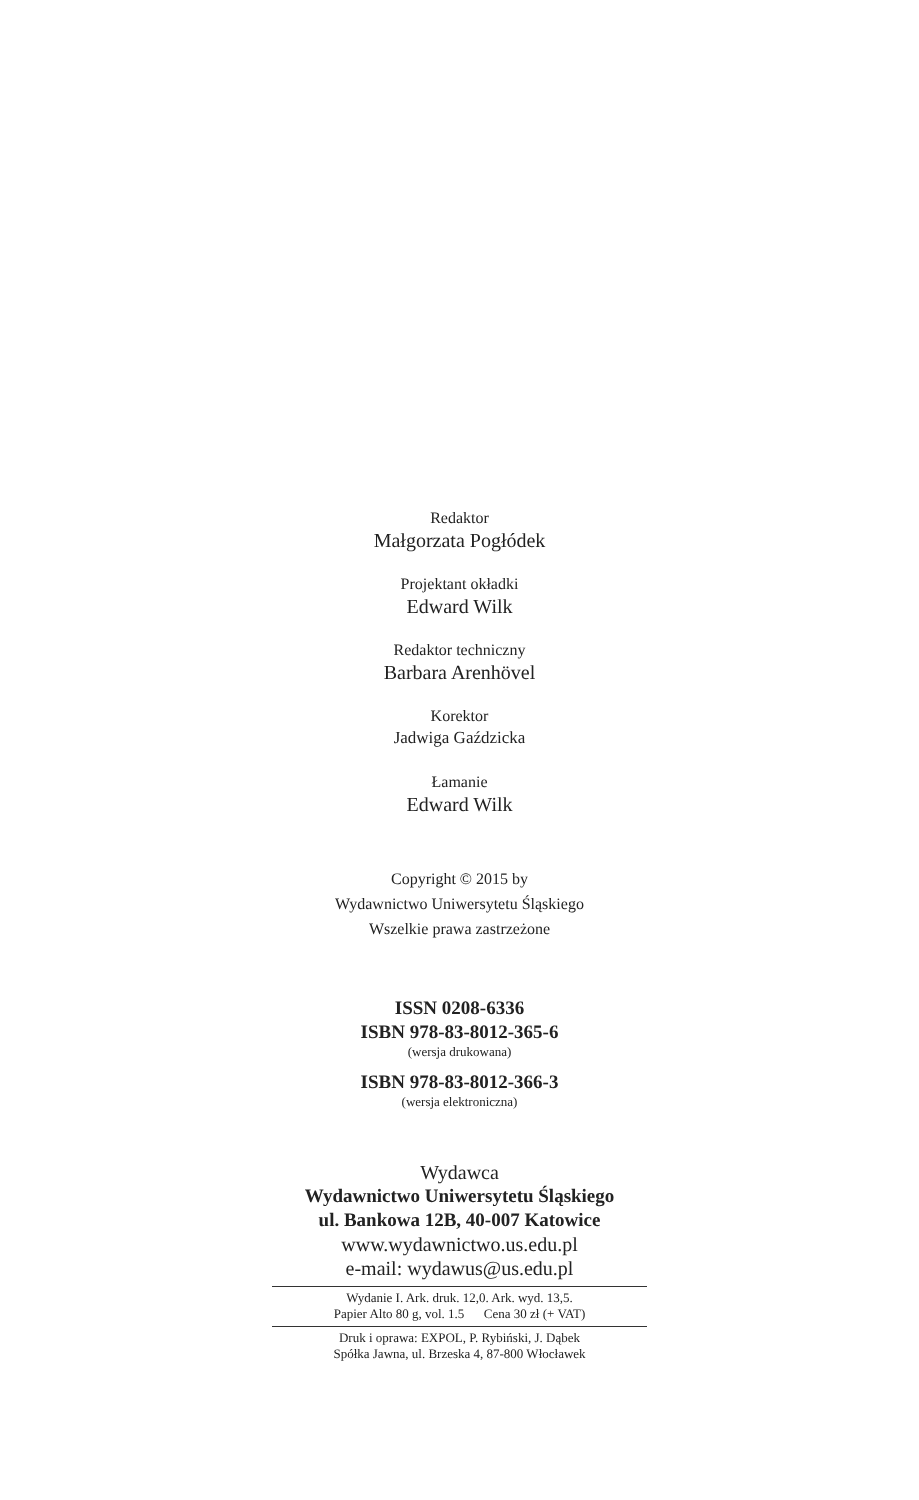Redaktor
Małgorzata Pogłódek
Projektant okładki
Edward Wilk
Redaktor techniczny
Barbara Arenhövel
Korektor
Jadwiga Gaździcka
Łamanie
Edward Wilk
Copyright © 2015 by
Wydawnictwo Uniwersytetu Śląskiego
Wszelkie prawa zastrzeżone
ISSN 0208-6336
ISBN 978-83-8012-365-6
(wersja drukowana)
ISBN 978-83-8012-366-3
(wersja elektroniczna)
Wydawca
Wydawnictwo Uniwersytetu Śląskiego
ul. Bankowa 12B, 40-007 Katowice
www.wydawnictwo.us.edu.pl
e-mail: wydawus@us.edu.pl
Wydanie I. Ark. druk. 12,0. Ark. wyd. 13,5.
Papier Alto 80 g, vol. 1.5 Cena 30 zł (+ VAT)
Druk i oprawa: EXPOL, P. Rybiński, J. Dąbek
Spółka Jawna, ul. Brzeska 4, 87-800 Włocławek